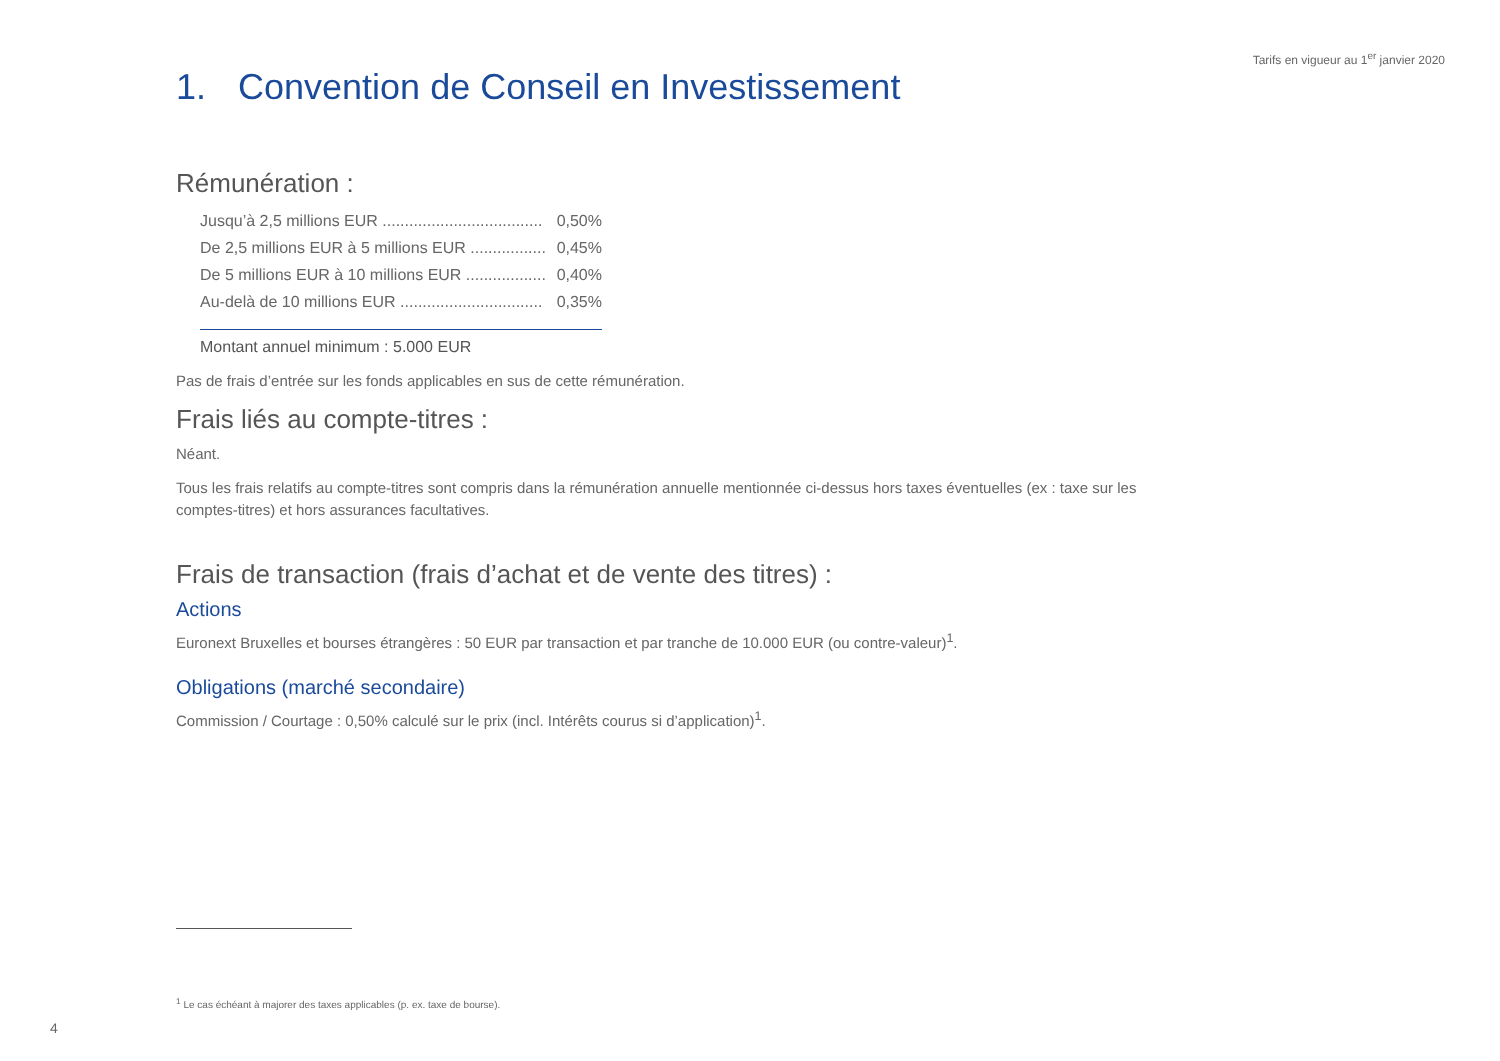Tarifs en vigueur au 1<sup>er</sup> janvier 2020
1. Convention de Conseil en Investissement
Rémunération :
| Jusqu’à 2,5 millions EUR .................................... | 0,50% |
| De 2,5 millions EUR à 5 millions EUR ................. | 0,45% |
| De 5 millions EUR à 10 millions EUR .................. | 0,40% |
| Au-delà de 10 millions EUR ................................ | 0,35% |
Montant annuel minimum : 5.000 EUR
Pas de frais d’entrée sur les fonds applicables en sus de cette rémunération.
Frais liés au compte-titres :
Néant.
Tous les frais relatifs au compte-titres sont compris dans la rémunération annuelle mentionnée ci-dessus hors taxes éventuelles (ex : taxe sur les comptes-titres) et hors assurances facultatives.
Frais de transaction (frais d’achat et de vente des titres) :
Actions
Euronext Bruxelles et bourses étrangères : 50 EUR par transaction et par tranche de 10.000 EUR (ou contre-valeur)<sup>1</sup>.
Obligations (marché secondaire)
Commission / Courtage : 0,50% calculé sur le prix (incl. Intérêts courus si d’application)<sup>1</sup>.
<sup>1</sup> Le cas échéant à majorer des taxes applicables (p. ex. taxe de bourse).
4